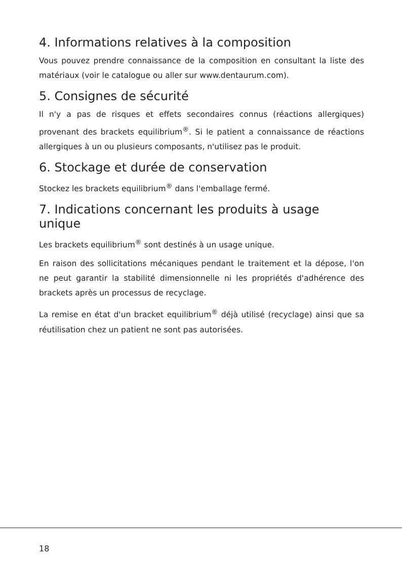4. Informations relatives à la composition
Vous pouvez prendre connaissance de la composition en consultant la liste des matériaux (voir le catalogue ou aller sur www.dentaurum.com).
5. Consignes de sécurité
Il n'y a pas de risques et effets secondaires connus (réactions allergiques) provenant des brackets equilibrium<sup>®</sup>. Si le patient a connaissance de réactions allergiques à un ou plusieurs composants, n'utilisez pas le produit.
6. Stockage et durée de conservation
Stockez les brackets equilibrium<sup>®</sup> dans l'emballage fermé.
7. Indications concernant les produits à usage unique
Les brackets equilibrium<sup>®</sup> sont destinés à un usage unique.
En raison des sollicitations mécaniques pendant le traitement et la dépose, l'on ne peut garantir la stabilité dimensionnelle ni les propriétés d'adhérence des brackets après un processus de recyclage.
La remise en état d'un bracket equilibrium<sup>®</sup> déjà utilisé (recyclage) ainsi que sa réutilisation chez un patient ne sont pas autorisées.
18